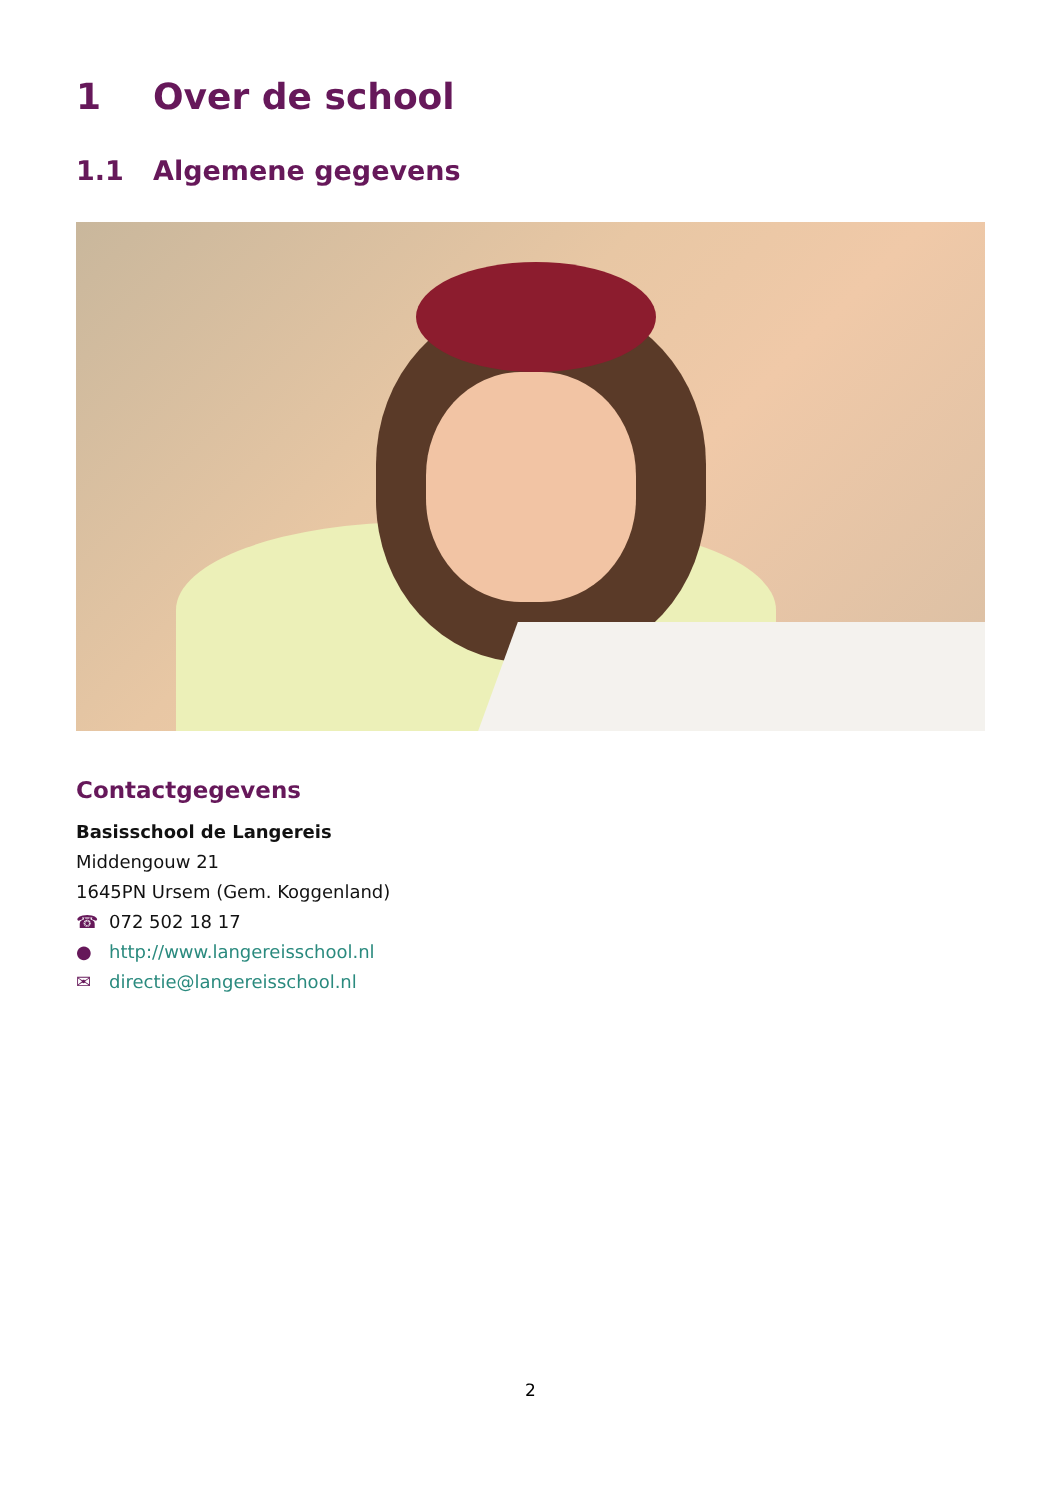1 Over de school
1.1 Algemene gegevens
Contactgegevens
Basisschool de Langereis
Middengouw 21
1645PN Ursem (Gem. Koggenland)
☎ 072 502 18 17
● http://www.langereisschool.nl
✉ directie@langereisschool.nl
2